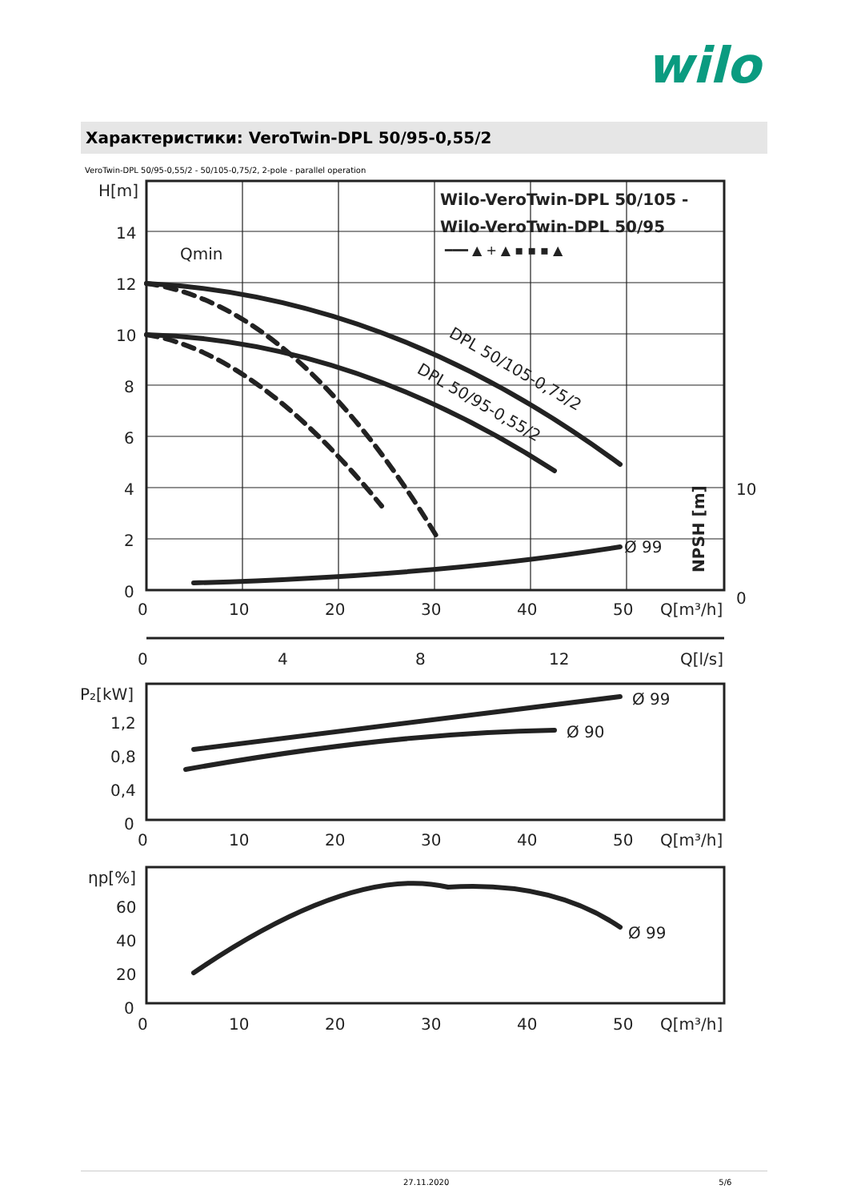wilo
Характеристики: VeroTwin-DPL 50/95-0,55/2
VeroTwin-DPL 50/95-0,55/2 - 50/105-0,75/2, 2-pole - parallel operation
H[m]
14
12
10
8
6
4
2
0
0
10
20
30
40
50
Q[m³/h]
10
0
0
4
8
12
Q[l/s]
P₂[kW]
1,2
0,8
0,4
0
Ø 99
Ø 90
0
10
20
30
40
50
Q[m³/h]
ηp[%]
60
40
20
0
Ø 99
0
10
20
30
40
50
Q[m³/h]
Ø 99
Qmin
Wilo-VeroTwin-DPL 50/105 -
Wilo-VeroTwin-DPL 50/95
━━━ ▲ + ▲ ▪ ▪ ▪ ▲
DPL 50/105-0,75/2
DPL 50/95-0,55/2
NPSH [m]
27.11.2020 5/6